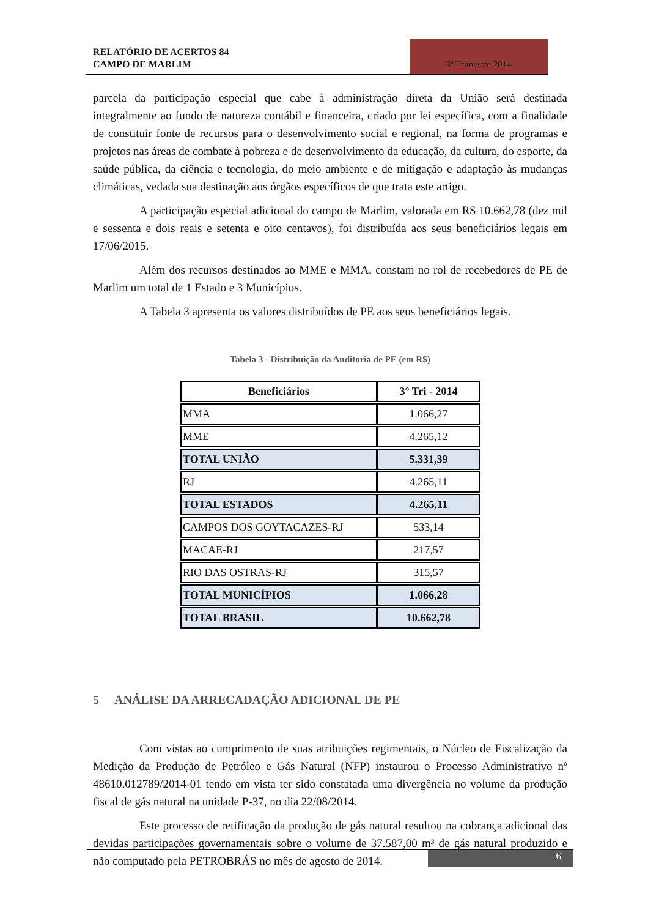RELATÓRIO DE ACERTOS 84
CAMPO DE MARLIM
3º Trimestre 2014
parcela da participação especial que cabe à administração direta da União será destinada integralmente ao fundo de natureza contábil e financeira, criado por lei específica, com a finalidade de constituir fonte de recursos para o desenvolvimento social e regional, na forma de programas e projetos nas áreas de combate à pobreza e de desenvolvimento da educação, da cultura, do esporte, da saúde pública, da ciência e tecnologia, do meio ambiente e de mitigação e adaptação às mudanças climáticas, vedada sua destinação aos órgãos específicos de que trata este artigo.
A participação especial adicional do campo de Marlim, valorada em R$ 10.662,78 (dez mil e sessenta e dois reais e setenta e oito centavos), foi distribuída aos seus beneficiários legais em 17/06/2015.
Além dos recursos destinados ao MME e MMA, constam no rol de recebedores de PE de Marlim um total de 1 Estado e 3 Municípios.
A Tabela 3 apresenta os valores distribuídos de PE aos seus beneficiários legais.
Tabela 3 - Distribuição da Auditoria de PE (em R$)
| Beneficiários | 3° Tri - 2014 |
| --- | --- |
| MMA | 1.066,27 |
| MME | 4.265,12 |
| TOTAL UNIÃO | 5.331,39 |
| RJ | 4.265,11 |
| TOTAL ESTADOS | 4.265,11 |
| CAMPOS DOS GOYTACAZES-RJ | 533,14 |
| MACAE-RJ | 217,57 |
| RIO DAS OSTRAS-RJ | 315,57 |
| TOTAL MUNICÍPIOS | 1.066,28 |
| TOTAL BRASIL | 10.662,78 |
5 ANÁLISE DA ARRECADAÇÃO ADICIONAL DE PE
Com vistas ao cumprimento de suas atribuições regimentais, o Núcleo de Fiscalização da Medição da Produção de Petróleo e Gás Natural (NFP) instaurou o Processo Administrativo nº 48610.012789/2014-01 tendo em vista ter sido constatada uma divergência no volume da produção fiscal de gás natural na unidade P-37, no dia 22/08/2014.
Este processo de retificação da produção de gás natural resultou na cobrança adicional das devidas participações governamentais sobre o volume de 37.587,00 m³ de gás natural produzido e não computado pela PETROBRÁS no mês de agosto de 2014.
6